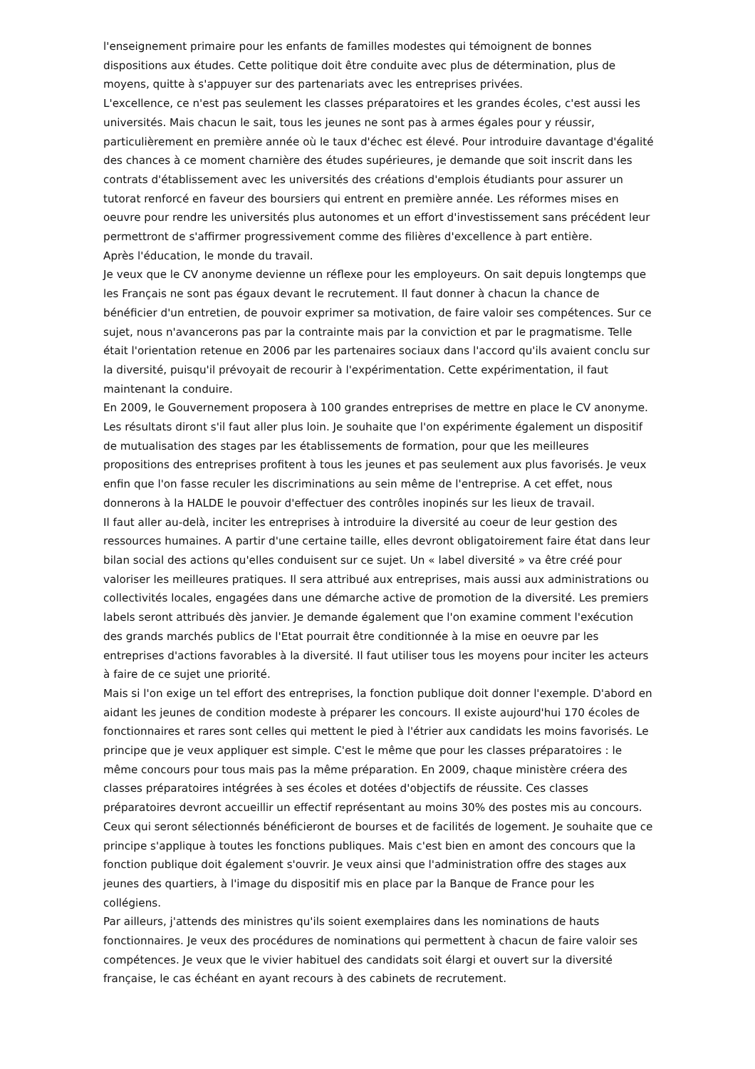l'enseignement primaire pour les enfants de familles modestes qui témoignent de bonnes dispositions aux études. Cette politique doit être conduite avec plus de détermination, plus de moyens, quitte à s'appuyer sur des partenariats avec les entreprises privées.
L'excellence, ce n'est pas seulement les classes préparatoires et les grandes écoles, c'est aussi les universités. Mais chacun le sait, tous les jeunes ne sont pas à armes égales pour y réussir, particulièrement en première année où le taux d'échec est élevé. Pour introduire davantage d'égalité des chances à ce moment charnière des études supérieures, je demande que soit inscrit dans les contrats d'établissement avec les universités des créations d'emplois étudiants pour assurer un tutorat renforcé en faveur des boursiers qui entrent en première année. Les réformes mises en oeuvre pour rendre les universités plus autonomes et un effort d'investissement sans précédent leur permettront de s'affirmer progressivement comme des filières d'excellence à part entière.
Après l'éducation, le monde du travail.
Je veux que le CV anonyme devienne un réflexe pour les employeurs. On sait depuis longtemps que les Français ne sont pas égaux devant le recrutement. Il faut donner à chacun la chance de bénéficier d'un entretien, de pouvoir exprimer sa motivation, de faire valoir ses compétences. Sur ce sujet, nous n'avancerons pas par la contrainte mais par la conviction et par le pragmatisme. Telle était l'orientation retenue en 2006 par les partenaires sociaux dans l'accord qu'ils avaient conclu sur la diversité, puisqu'il prévoyait de recourir à l'expérimentation. Cette expérimentation, il faut maintenant la conduire.
En 2009, le Gouvernement proposera à 100 grandes entreprises de mettre en place le CV anonyme. Les résultats diront s'il faut aller plus loin. Je souhaite que l'on expérimente également un dispositif de mutualisation des stages par les établissements de formation, pour que les meilleures propositions des entreprises profitent à tous les jeunes et pas seulement aux plus favorisés. Je veux enfin que l'on fasse reculer les discriminations au sein même de l'entreprise. A cet effet, nous donnerons à la HALDE le pouvoir d'effectuer des contrôles inopinés sur les lieux de travail.
Il faut aller au-delà, inciter les entreprises à introduire la diversité au coeur de leur gestion des ressources humaines. A partir d'une certaine taille, elles devront obligatoirement faire état dans leur bilan social des actions qu'elles conduisent sur ce sujet. Un « label diversité » va être créé pour valoriser les meilleures pratiques. Il sera attribué aux entreprises, mais aussi aux administrations ou collectivités locales, engagées dans une démarche active de promotion de la diversité. Les premiers labels seront attribués dès janvier. Je demande également que l'on examine comment l'exécution des grands marchés publics de l'Etat pourrait être conditionnée à la mise en oeuvre par les entreprises d'actions favorables à la diversité. Il faut utiliser tous les moyens pour inciter les acteurs à faire de ce sujet une priorité.
Mais si l'on exige un tel effort des entreprises, la fonction publique doit donner l'exemple. D'abord en aidant les jeunes de condition modeste à préparer les concours. Il existe aujourd'hui 170 écoles de fonctionnaires et rares sont celles qui mettent le pied à l'étrier aux candidats les moins favorisés. Le principe que je veux appliquer est simple. C'est le même que pour les classes préparatoires : le même concours pour tous mais pas la même préparation. En 2009, chaque ministère créera des classes préparatoires intégrées à ses écoles et dotées d'objectifs de réussite. Ces classes préparatoires devront accueillir un effectif représentant au moins 30% des postes mis au concours. Ceux qui seront sélectionnés bénéficieront de bourses et de facilités de logement. Je souhaite que ce principe s'applique à toutes les fonctions publiques. Mais c'est bien en amont des concours que la fonction publique doit également s'ouvrir. Je veux ainsi que l'administration offre des stages aux jeunes des quartiers, à l'image du dispositif mis en place par la Banque de France pour les collégiens.
Par ailleurs, j'attends des ministres qu'ils soient exemplaires dans les nominations de hauts fonctionnaires. Je veux des procédures de nominations qui permettent à chacun de faire valoir ses compétences. Je veux que le vivier habituel des candidats soit élargi et ouvert sur la diversité française, le cas échéant en ayant recours à des cabinets de recrutement.